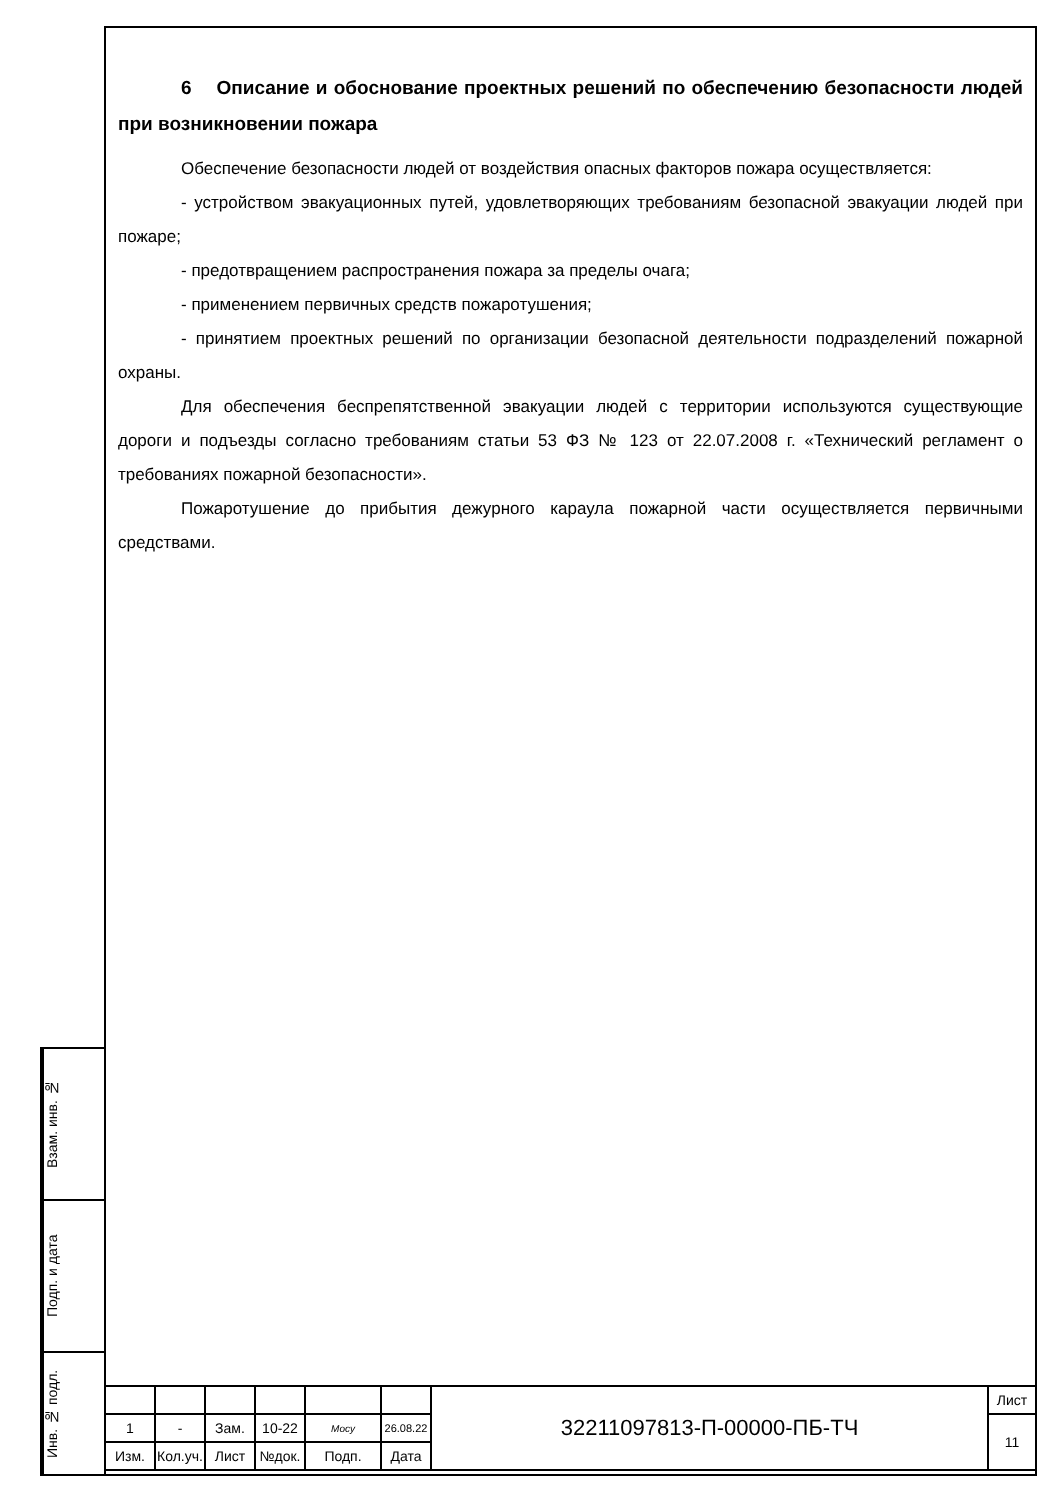6 Описание и обоснование проектных решений по обеспечению безопасности людей при возникновении пожара
Обеспечение безопасности людей от воздействия опасных факторов пожара осуществляется:
- устройством эвакуационных путей, удовлетворяющих требованиям безопасной эвакуации людей при пожаре;
- предотвращением распространения пожара за пределы очага;
- применением первичных средств пожаротушения;
- принятием проектных решений по организации безопасной деятельности подразделений пожарной охраны.
Для обеспечения беспрепятственной эвакуации людей с территории используются существующие дороги и подъезды согласно требованиям статьи 53 ФЗ № 123 от 22.07.2008 г. «Технический регламент о требованиях пожарной безопасности».
Пожаротушение до прибытия дежурного караула пожарной части осуществляется первичными средствами.
Взам. инв. №
Подп. и дата
Инв. № подл.
| | | | | | | 32211097813-П-00000-ПБ-ТЧ | Лист |
| 1 | - | Зам. | 10-22 | Мосу | 26.08.22 | | 11 |
| Изм. | Кол.уч. | Лист | №док. | Подп. | Дата | | |